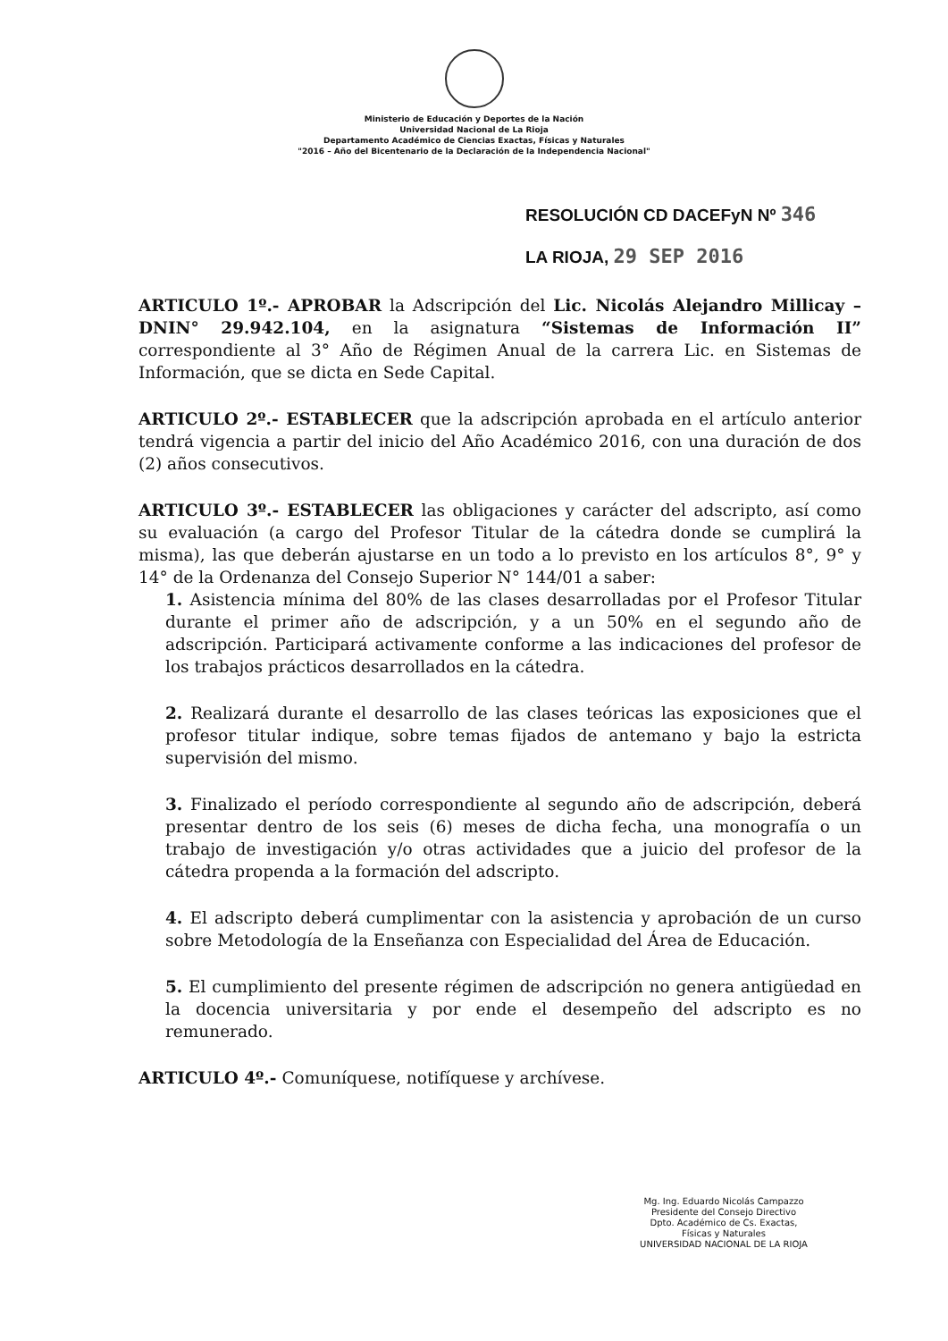Ministerio de Educación y Deportes de la Nación
Universidad Nacional de La Rioja
Departamento Académico de Ciencias Exactas, Físicas y Naturales
"2016 – Año del Bicentenario de la Declaración de la Independencia Nacional"
RESOLUCIÓN CD DACEFyN Nº 346
LA RIOJA, 29 SEP 2016
ARTICULO 1º.- APROBAR la Adscripción del Lic. Nicolás Alejandro Millicay – DNIN° 29.942.104, en la asignatura “Sistemas de Información II” correspondiente al 3° Año de Régimen Anual de la carrera Lic. en Sistemas de Información, que se dicta en Sede Capital.
ARTICULO 2º.- ESTABLECER que la adscripción aprobada en el artículo anterior tendrá vigencia a partir del inicio del Año Académico 2016, con una duración de dos (2) años consecutivos.
ARTICULO 3º.- ESTABLECER las obligaciones y carácter del adscripto, así como su evaluación (a cargo del Profesor Titular de la cátedra donde se cumplirá la misma), las que deberán ajustarse en un todo a lo previsto en los artículos 8°, 9° y 14° de la Ordenanza del Consejo Superior N° 144/01 a saber:
1. Asistencia mínima del 80% de las clases desarrolladas por el Profesor Titular durante el primer año de adscripción, y a un 50% en el segundo año de adscripción. Participará activamente conforme a las indicaciones del profesor de los trabajos prácticos desarrollados en la cátedra.
2. Realizará durante el desarrollo de las clases teóricas las exposiciones que el profesor titular indique, sobre temas fijados de antemano y bajo la estricta supervisión del mismo.
3. Finalizado el período correspondiente al segundo año de adscripción, deberá presentar dentro de los seis (6) meses de dicha fecha, una monografía o un trabajo de investigación y/o otras actividades que a juicio del profesor de la cátedra propenda a la formación del adscripto.
4. El adscripto deberá cumplimentar con la asistencia y aprobación de un curso sobre Metodología de la Enseñanza con Especialidad del Área de Educación.
5. El cumplimiento del presente régimen de adscripción no genera antigüedad en la docencia universitaria y por ende el desempeño del adscripto es no remunerado.
ARTICULO 4º.- Comuníquese, notifíquese y archívese.
Mg. Ing. Eduardo Nicolás Campazzo
Presidente del Consejo Directivo
Dpto. Académico de Cs. Exactas,
Físicas y Naturales
UNIVERSIDAD NACIONAL DE LA RIOJA